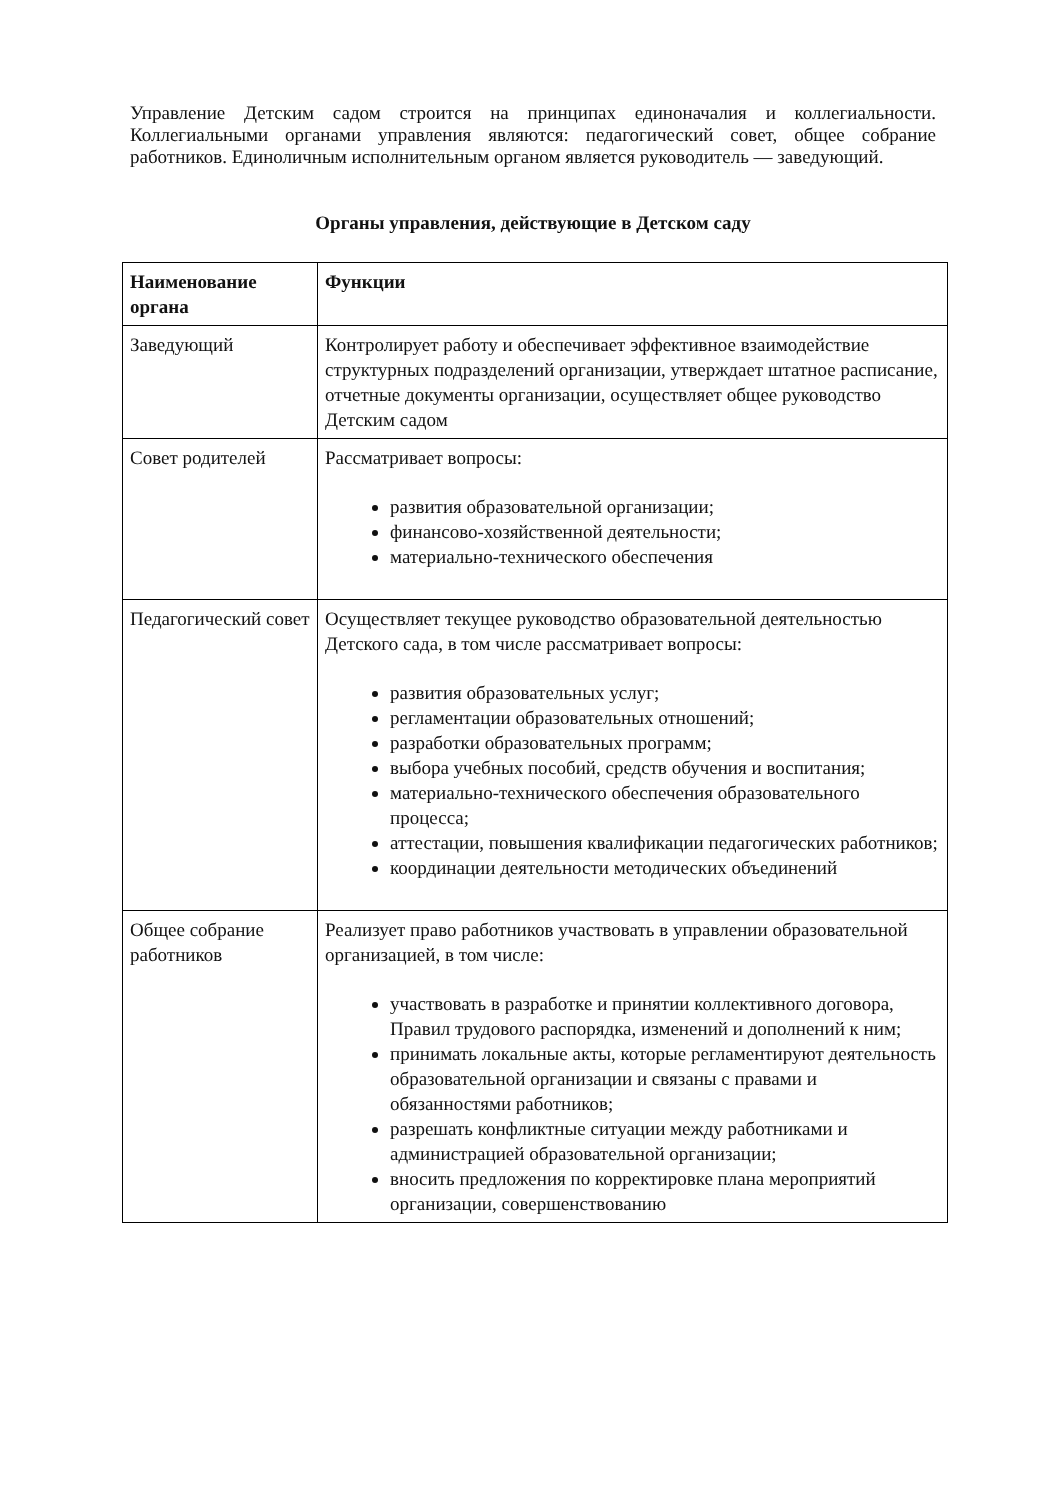Управление Детским садом строится на принципах единоначалия и коллегиальности. Коллегиальными органами управления являются: педагогический совет, общее собрание работников. Единоличным исполнительным органом является руководитель — заведующий.
Органы управления, действующие в Детском саду
| Наименование органа | Функции |
| --- | --- |
| Заведующий | Контролирует работу и обеспечивает эффективное взаимодействие структурных подразделений организации, утверждает штатное расписание, отчетные документы организации, осуществляет общее руководство Детским садом |
| Совет родителей | Рассматривает вопросы: развития образовательной организации; финансово-хозяйственной деятельности; материально-технического обеспечения |
| Педагогический совет | Осуществляет текущее руководство образовательной деятельностью Детского сада, в том числе рассматривает вопросы: развития образовательных услуг; регламентации образовательных отношений; разработки образовательных программ; выбора учебных пособий, средств обучения и воспитания; материально-технического обеспечения образовательного процесса; аттестации, повышения квалификации педагогических работников; координации деятельности методических объединений |
| Общее собрание работников | Реализует право работников участвовать в управлении образовательной организацией, в том числе: участвовать в разработке и принятии коллективного договора, Правил трудового распорядка, изменений и дополнений к ним; принимать локальные акты, которые регламентируют деятельность образовательной организации и связаны с правами и обязанностями работников; разрешать конфликтные ситуации между работниками и администрацией образовательной организации; вносить предложения по корректировке плана мероприятий организации, совершенствованию |